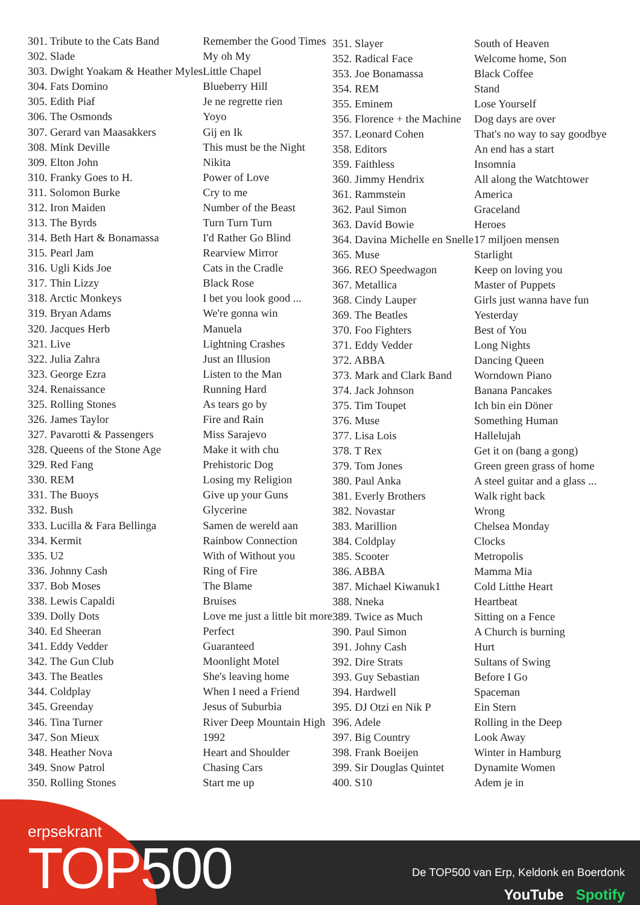| 301. Tribute to the Cats Band | Remember the Good Times |
| 302. Slade | My oh My |
| 303. Dwight Yoakam & Heather Myles | Little Chapel |
| 304. Fats Domino | Blueberry Hill |
| 305. Edith Piaf | Je ne regrette rien |
| 306. The Osmonds | Yoyo |
| 307. Gerard van Maasakkers | Gij en Ik |
| 308. Mink Deville | This must be the Night |
| 309. Elton John | Nikita |
| 310. Franky Goes to H. | Power of Love |
| 311. Solomon Burke | Cry to me |
| 312. Iron Maiden | Number of the Beast |
| 313. The Byrds | Turn Turn Turn |
| 314. Beth Hart & Bonamassa | I'd Rather Go Blind |
| 315. Pearl Jam | Rearview Mirror |
| 316. Ugli Kids Joe | Cats in the Cradle |
| 317. Thin Lizzy | Black Rose |
| 318. Arctic Monkeys | I bet you look good ... |
| 319. Bryan Adams | We're gonna win |
| 320. Jacques Herb | Manuela |
| 321. Live | Lightning Crashes |
| 322. Julia Zahra | Just an Illusion |
| 323. George Ezra | Listen to the Man |
| 324. Renaissance | Running Hard |
| 325. Rolling Stones | As tears go by |
| 326. James Taylor | Fire and Rain |
| 327. Pavarotti & Passengers | Miss Sarajevo |
| 328. Queens of the Stone Age | Make it with chu |
| 329. Red Fang | Prehistoric Dog |
| 330. REM | Losing my Religion |
| 331. The Buoys | Give up your Guns |
| 332. Bush | Glycerine |
| 333. Lucilla & Fara Bellinga | Samen de wereld aan |
| 334. Kermit | Rainbow Connection |
| 335. U2 | With of Without you |
| 336. Johnny Cash | Ring of Fire |
| 337. Bob Moses | The Blame |
| 338. Lewis Capaldi | Bruises |
| 339. Dolly Dots | Love me just a little bit more |
| 340. Ed Sheeran | Perfect |
| 341. Eddy Vedder | Guaranteed |
| 342. The Gun Club | Moonlight Motel |
| 343. The Beatles | She's leaving home |
| 344. Coldplay | When I need a Friend |
| 345. Greenday | Jesus of Suburbia |
| 346. Tina Turner | River Deep Mountain High |
| 347. Son Mieux | 1992 |
| 348. Heather Nova | Heart and Shoulder |
| 349. Snow Patrol | Chasing Cars |
| 350. Rolling Stones | Start me up |
| 351. Slayer | South of Heaven |
| 352. Radical Face | Welcome home, Son |
| 353. Joe Bonamassa | Black Coffee |
| 354. REM | Stand |
| 355. Eminem | Lose Yourself |
| 356. Florence + the Machine | Dog days are over |
| 357. Leonard Cohen | That's no way to say goodbye |
| 358. Editors | An end has a start |
| 359. Faithless | Insomnia |
| 360. Jimmy Hendrix | All along the Watchtower |
| 361. Rammstein | America |
| 362. Paul Simon | Graceland |
| 363. David Bowie | Heroes |
| 364. Davina Michelle en Snelle | 17 miljoen mensen |
| 365. Muse | Starlight |
| 366. REO Speedwagon | Keep on loving you |
| 367. Metallica | Master of Puppets |
| 368. Cindy Lauper | Girls just wanna have fun |
| 369. The Beatles | Yesterday |
| 370. Foo Fighters | Best of You |
| 371. Eddy Vedder | Long Nights |
| 372. ABBA | Dancing Queen |
| 373. Mark and Clark Band | Worndown Piano |
| 374. Jack Johnson | Banana Pancakes |
| 375. Tim Toupet | Ich bin ein Döner |
| 376. Muse | Something Human |
| 377. Lisa Lois | Hallelujah |
| 378. T Rex | Get it on (bang a gong) |
| 379. Tom Jones | Green green grass of home |
| 380. Paul Anka | A steel guitar and a glass ... |
| 381. Everly Brothers | Walk right back |
| 382. Novastar | Wrong |
| 383. Marillion | Chelsea Monday |
| 384. Coldplay | Clocks |
| 385. Scooter | Metropolis |
| 386. ABBA | Mamma Mia |
| 387. Michael Kiwanuk1 | Cold Litthe Heart |
| 388. Nneka | Heartbeat |
| 389. Twice as Much | Sitting on a Fence |
| 390. Paul Simon | A Church is burning |
| 391. Johny Cash | Hurt |
| 392. Dire Strats | Sultans of Swing |
| 393. Guy Sebastian | Before I Go |
| 394. Hardwell | Spaceman |
| 395. DJ Otzi en Nik P | Ein Stern |
| 396. Adele | Rolling in the Deep |
| 397. Big Country | Look Away |
| 398. Frank Boeijen | Winter in Hamburg |
| 399. Sir Douglas Quintet | Dynamite Women |
| 400. S10 | Adem je in |
erpsekrant
TOP500
De TOP500 van Erp, Keldonk en Boerdonk
YouTube Spotify